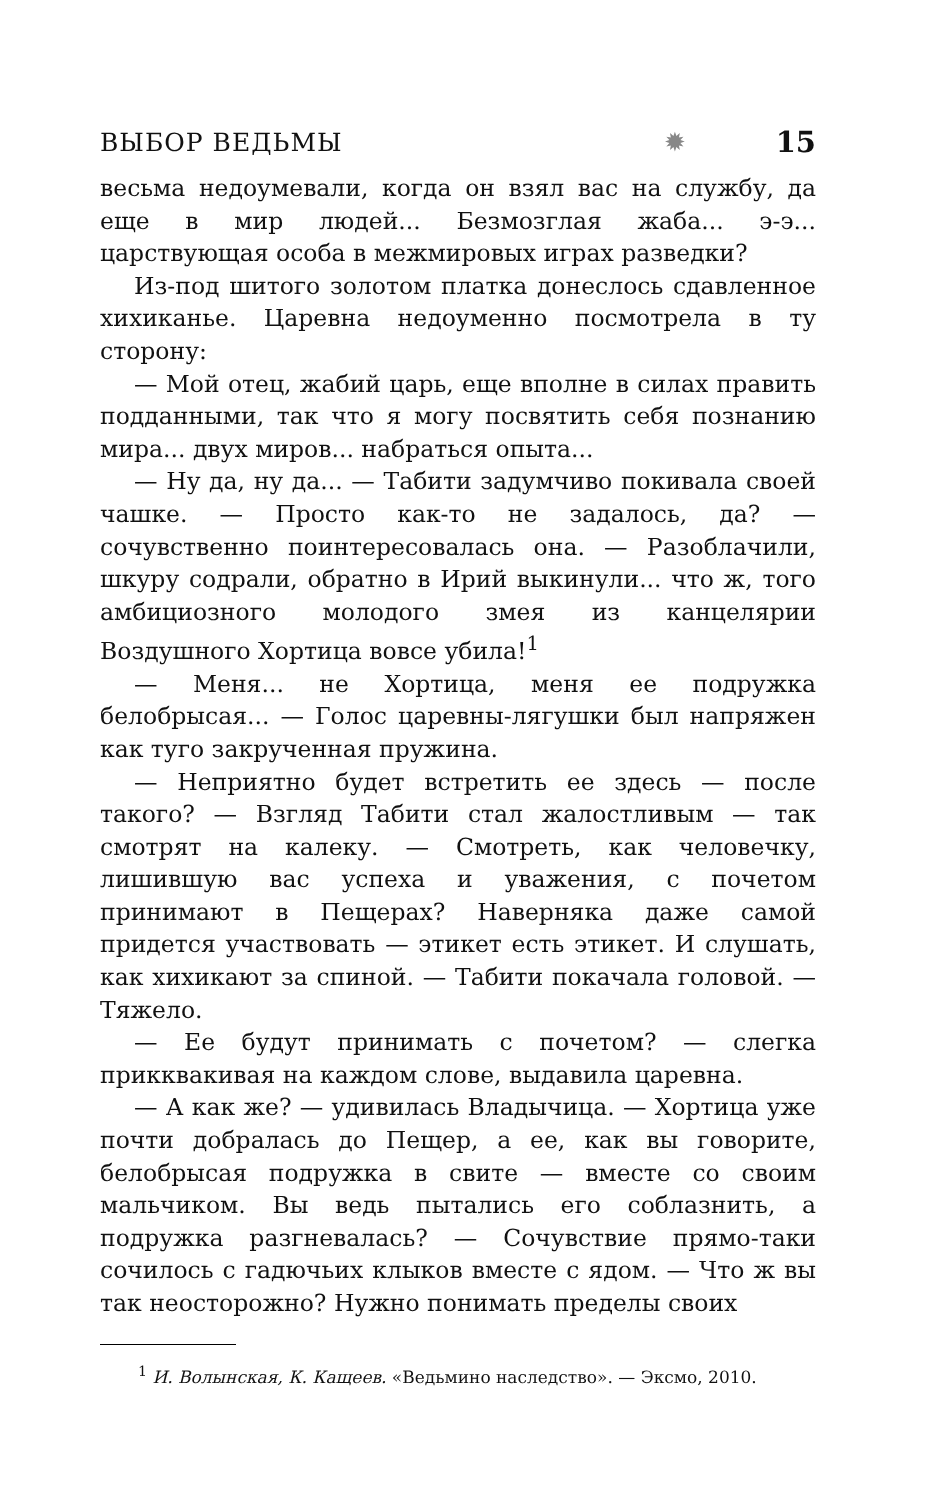ВЫБОР ВЕДЬМЫ ✹ 15
весьма недоумевали, когда он взял вас на службу, да еще в мир людей... Безмозглая жаба... э-э... царствующая особа в межмировых играх разведки?
Из-под шитого золотом платка донеслось сдавленное хихиканье. Царевна недоуменно посмотрела в ту сторону:
— Мой отец, жабий царь, еще вполне в силах править подданными, так что я могу посвятить себя познанию мира... двух миров... набраться опыта...
— Ну да, ну да... — Табити задумчиво покивала своей чашке. — Просто как-то не задалось, да? — сочувственно поинтересовалась она. — Разоблачили, шкуру содрали, обратно в Ирий выкинули... что ж, того амбициозного молодого змея из канцелярии Воздушного Хортица вовсе убила!<sup>1</sup>
— Меня... не Хортица, меня ее подружка белобрысая... — Голос царевны-лягушки был напряжен как туго закрученная пружина.
— Неприятно будет встретить ее здесь — после такого? — Взгляд Табити стал жалостливым — так смотрят на калеку. — Смотреть, как человечку, лишившую вас успеха и уважения, с почетом принимают в Пещерах? Наверняка даже самой придется участвовать — этикет есть этикет. И слушать, как хихикают за спиной. — Табити покачала головой. — Тяжело.
— Ее будут принимать с почетом? — слегка прикквакивая на каждом слове, выдавила царевна.
— А как же? — удивилась Владычица. — Хортица уже почти добралась до Пещер, а ее, как вы говорите, белобрысая подружка в свите — вместе со своим мальчиком. Вы ведь пытались его соблазнить, а подружка разгневалась? — Сочувствие прямо-таки сочилось с гадючьих клыков вместе с ядом. — Что ж вы так неосторожно? Нужно понимать пределы своих
<sup>1</sup> И. Волынская, К. Кащеев. «Ведьмино наследство». — Эксмо, 2010.